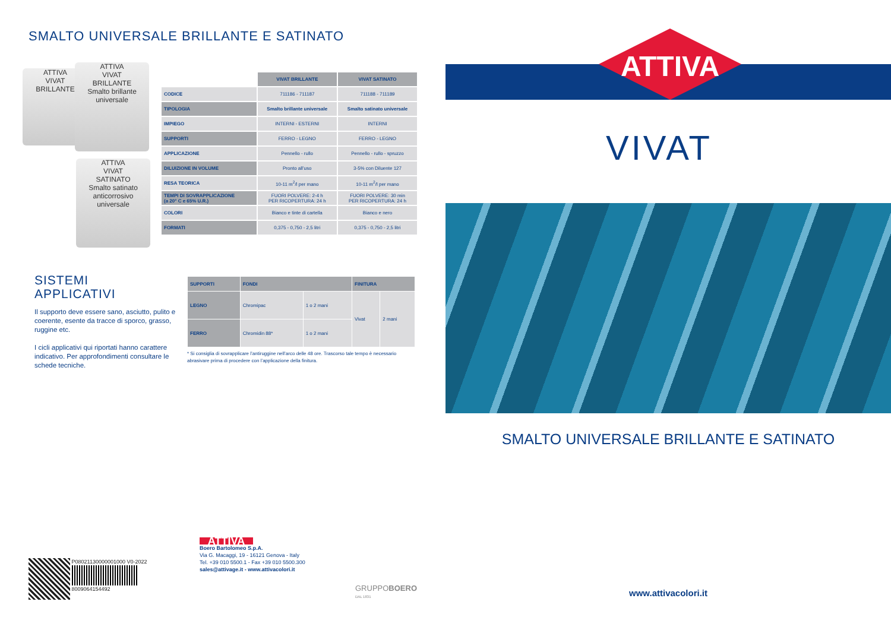SMALTO UNIVERSALE BRILLANTE E SATINATO
ATTIVA
VIVAT
BRILLANTE
ATTIVA
VIVAT
BRILLANTE
Smalto brillante universale
ATTIVA
VIVAT
SATINATO
Smalto satinato anticorrosivo universale
| | VIVAT BRILLANTE | VIVAT SATINATO |
| --- | --- | --- |
| CODICE | 711186 - 711187 | 711188 - 711189 |
| TIPOLOGIA | Smalto brillante universale | Smalto satinato universale |
| IMPIEGO | INTERNI - ESTERNI | INTERNI |
| SUPPORTI | FERRO - LEGNO | FERRO - LEGNO |
| APPLICAZIONE | Pennello - rullo | Pennello - rullo - spruzzo |
| DILUIZIONE IN VOLUME | Pronto all’uso | 3-5% con Diluente 127 |
| RESA TEORICA | 10-11 m<sup>2</sup>/l per mano | 10-11 m<sup>2</sup>/l per mano |
| TEMPI DI SOVRAPPLICAZIONE (a 20° C e 65% U.R.) | FUORI POLVERE: 2-4 h PER RICOPERTURA: 24 h | FUORI POLVERE: 30 min PER RICOPERTURA: 24 h |
| COLORI | Bianco e tinte di cartella | Bianco e nero |
| FORMATI | 0,375 - 0,750 - 2,5 litri | 0,375 - 0,750 - 2,5 litri |
SISTEMI
APPLICATIVI
Il supporto deve essere sano, asciutto, pulito e coerente, esente da tracce di sporco, grasso, ruggine etc.
I cicli applicativi qui riportati hanno carattere indicativo. Per approfondimenti consultare le schede tecniche.
| SUPPORTI | FONDI | | FINITURA | |
| --- | --- | --- | --- | --- |
| LEGNO | Chromipac | 1 o 2 mani | Vivat | 2 mani |
| FERRO | Chromidin 88* | 1 o 2 mani | | |
* Si consiglia di sovrapplicare l’antiruggine nell’arco delle 48 ore. Trascorso tale tempo è necessario abrasivare prima di procedere con l’applicazione della finitura.
P08021130000001000 V0-2022
8009064154492
ATTIVA
Boero Bartolomeo S.p.A.
Via G. Macaggi, 19 - 16121 Genova - Italy
Tel. +39 010 5500.1 - Fax +39 010 5500.300
sales@attivage.it - www.attivacolori.it
GRUPPOBOERO
DAL 1831
ATTIVA
VIVAT
SMALTO UNIVERSALE BRILLANTE E SATINATO
www.attivacolori.it